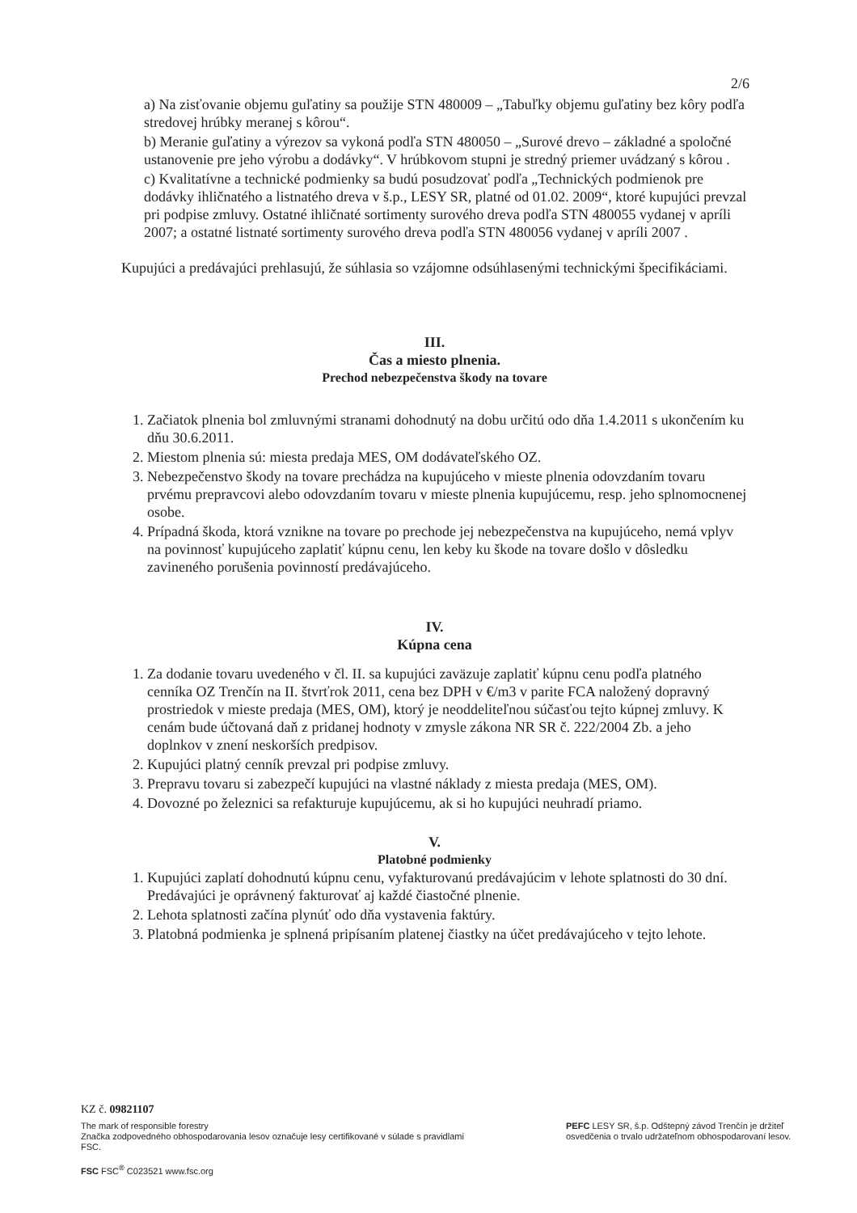2/6
a) Na zisťovanie objemu guľatiny sa použije STN 480009 – „Tabuľky objemu guľatiny bez kôry podľa stredovej hrúbky meranej s kôrou“.
b) Meranie guľatiny a výrezov sa vykoná podľa STN 480050 – „Surové drevo – základné a spoločné ustanovenie pre jeho výrobu a dodávky“. V hrúbkovom stupni je stredný priemer uvádzaný s kôrou .
c) Kvalitatívne a technické podmienky sa budú posudzovať podľa „Technických podmienok pre dodávky ihličnatého a listnatého dreva v š.p., LESY SR, platné od 01.02. 2009“, ktoré kupujúci prevzal pri podpise zmluvy. Ostatné ihličnaté sortimenty surového dreva podľa STN 480055 vydanej v apríli 2007; a ostatné listnaté sortimenty surového dreva podľa STN 480056 vydanej v apríli 2007 .
Kupujúci a predávajúci prehlasujú, že súhlasia so vzájomne odsúhlasenými technickými špecifikáciami.
III.
Čas a miesto plnenia.
Prechod nebezpečenstva škody na tovare
1. Začiatok plnenia bol zmluvnými stranami dohodnutý na dobu určitú odo dňa 1.4.2011 s ukončením ku dňu 30.6.2011.
2. Miestom plnenia sú: miesta predaja MES, OM dodávateľského OZ.
3. Nebezpečenstvo škody na tovare prechádza na kupujúceho v mieste plnenia odovzdaním tovaru prvému prepravcovi alebo odovzdaním tovaru v mieste plnenia kupujúcemu, resp. jeho splnomocnenej osobe.
4. Prípadná škoda, ktorá vznikne na tovare po prechode jej nebezpečenstva na kupujúceho, nemá vplyv na povinnosť kupujúceho zaplatiť kúpnu cenu, len keby ku škode na tovare došlo v dôsledku zavineného porušenia povinností predávajúceho.
IV.
Kúpna cena
1. Za dodanie tovaru uvedeného v čl. II. sa kupujúci zaväzuje zaplatiť kúpnu cenu podľa platného cenníka OZ Trenčín na II. štvrťrok 2011, cena bez DPH v €/m3 v parite FCA naložený dopravný prostriedok v mieste predaja (MES, OM), ktorý je neoddeliteľnou súčasťou tejto kúpnej zmluvy. K cenám bude účtovaná daň z pridanej hodnoty v zmysle zákona NR SR č. 222/2004 Zb. a jeho doplnkov v znení neskorších predpisov.
2. Kupujúci platný cenník prevzal pri podpise zmluvy.
3. Prepravu tovaru si zabezpečí kupujúci na vlastné náklady z miesta predaja (MES, OM).
4. Dovozné po železnici sa refakturuje kupujúcemu, ak si ho kupujúci neuhradí priamo.
V.
Platobné podmienky
1. Kupujúci zaplatí dohodnutú kúpnu cenu, vyfakturovanú predávajúcim v lehote splatnosti do 30 dní. Predávajúci je oprávnený fakturovať aj každé čiastočné plnenie.
2. Lehota splatnosti začína plynúť odo dňa vystavenia faktúry.
3. Platobná podmienka je splnená pripísaním platenej čiastky na účet predávajúceho v tejto lehote.
KZ č. 09821107
The mark of responsible forestry
Značka zodpovedného obhospodarovania lesov označuje lesy certifikované v súlade s pravidlami FSC.
FSC FSC<sup>®</sup> C023521 www.fsc.org
PEFC LESY SR, š.p. Odštepný závod Trenčín je držiteľ osvedčenia o trvalo udržateľnom obhospodarovaní lesov.